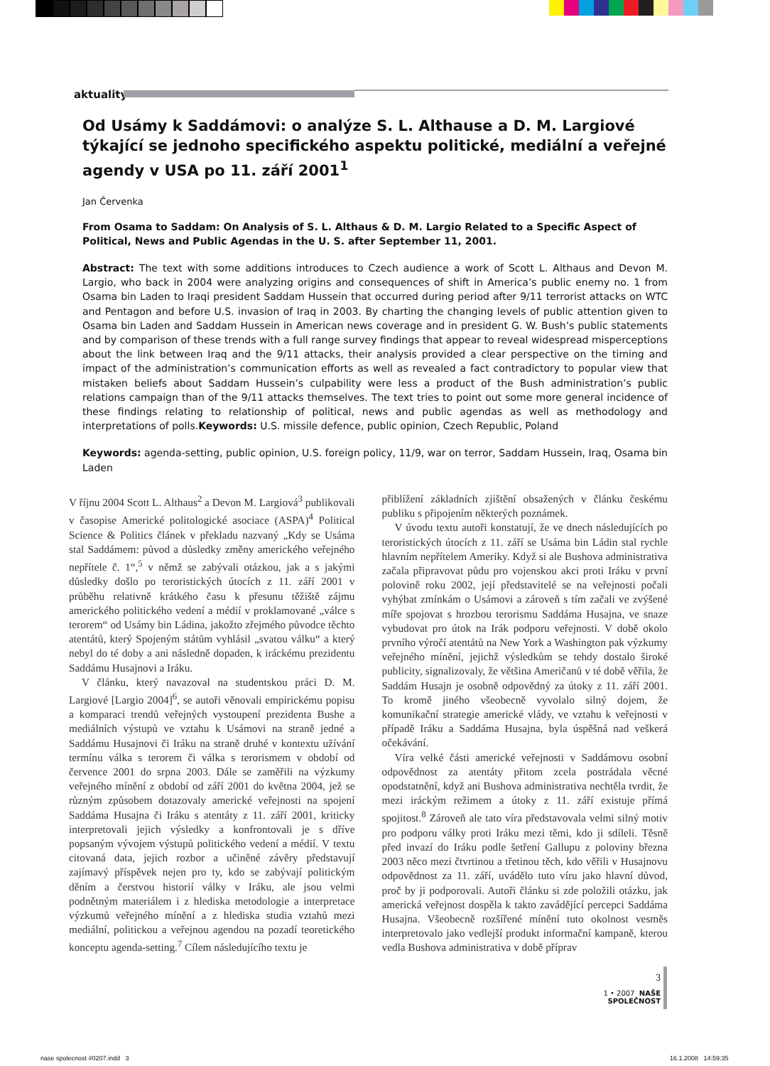aktuality
Od Usámy k Saddámovi: o analýze S. L. Althause a D. M. Largiové týkající se jednoho specifického aspektu politické, mediální a veřejné agendy v USA po 11. září 2001<sup>1</sup>
Jan Červenka
From Osama to Saddam: On Analysis of S. L. Althaus & D. M. Largio Related to a Specific Aspect of Political, News and Public Agendas in the U. S. after September 11, 2001.
Abstract: The text with some additions introduces to Czech audience a work of Scott L. Althaus and Devon M. Largio, who back in 2004 were analyzing origins and consequences of shift in America’s public enemy no. 1 from Osama bin Laden to Iraqi president Saddam Hussein that occurred during period after 9/11 terrorist attacks on WTC and Pentagon and before U.S. invasion of Iraq in 2003. By charting the changing levels of public attention given to Osama bin Laden and Saddam Hussein in American news coverage and in president G. W. Bush’s public statements and by comparison of these trends with a full range survey findings that appear to reveal widespread misperceptions about the link between Iraq and the 9/11 attacks, their analysis provided a clear perspective on the timing and impact of the administration’s communication efforts as well as revealed a fact contradictory to popular view that mistaken beliefs about Saddam Hussein’s culpability were less a product of the Bush administration’s public relations campaign than of the 9/11 attacks themselves. The text tries to point out some more general incidence of these findings relating to relationship of political, news and public agendas as well as methodology and interpretations of polls.Keywords: U.S. missile defence, public opinion, Czech Republic, Poland
Keywords: agenda-setting, public opinion, U.S. foreign policy, 11/9, war on terror, Saddam Hussein, Iraq, Osama bin Laden
V říjnu 2004 Scott L. Althaus<sup>2</sup> a Devon M. Largiová<sup>3</sup> publikovali v časopise Americké politologické asociace (ASPA)<sup>4</sup> Political Science & Politics článek v překladu nazvaný „Kdy se Usáma stal Saddámem: původ a důsledky změny amerického veřejného nepřítele č. 1“,<sup>5</sup> v němž se zabývali otázkou, jak a s jakými důsledky došlo po teroristických útocích z 11. září 2001 v průběhu relativně krátkého času k přesunu těžiště zájmu amerického politického vedení a médií v proklamované „válce s terorem“ od Usámy bin Ládina, jakožto zřejmého původce těchto atentátů, který Spojeným státům vyhlásil „svatou válku“ a který nebyl do té doby a ani následně dopaden, k iráckému prezidentu Saddámu Husajnovi a Iráku.
V článku, který navazoval na studentskou práci D. M. Largiové [Largio 2004]<sup>6</sup>, se autoři věnovali empirickému popisu a komparaci trendů veřejných vystoupení prezidenta Bushe a mediálních výstupů ve vztahu k Usámovi na straně jedné a Saddámu Husajnovi či Iráku na straně druhé v kontextu užívání termínu válka s terorem či válka s terorismem v období od července 2001 do srpna 2003. Dále se zaměřili na výzkumy veřejného mínění z období od září 2001 do května 2004, jež se různým způsobem dotazovaly americké veřejnosti na spojení Saddáma Husajna či Iráku s atentáty z 11. září 2001, kriticky interpretovali jejich výsledky a konfrontovali je s dříve popsaným vývojem výstupů politického vedení a médií. V textu citovaná data, jejich rozbor a učiněné závěry představují zajímavý příspěvek nejen pro ty, kdo se zabývají politickým děním a čerstvou historií války v Iráku, ale jsou velmi podnětným materiálem i z hlediska metodologie a interpretace výzkumů veřejného mínění a z hlediska studia vztahů mezi mediální, politickou a veřejnou agendou na pozadí teoretického konceptu agenda-setting.<sup>7</sup> Cílem následujícího textu je
přiblížení základních zjištění obsažených v článku českému publiku s připojením některých poznámek.
V úvodu textu autoři konstatují, že ve dnech následujících po teroristických útocích z 11. září se Usáma bin Ládin stal rychle hlavním nepřítelem Ameriky. Když si ale Bushova administrativa začala připravovat půdu pro vojenskou akci proti Iráku v první polovině roku 2002, její představitelé se na veřejnosti počali vyhýbat zmínkám o Usámovi a zároveň s tím začali ve zvýšené míře spojovat s hrozbou terorismu Saddáma Husajna, ve snaze vybudovat pro útok na Irák podporu veřejnosti. V době okolo prvního výročí atentátů na New York a Washington pak výzkumy veřejného mínění, jejichž výsledkům se tehdy dostalo široké publicity, signalizovaly, že většina Američanů v té době věřila, že Saddám Husajn je osobně odpovědný za útoky z 11. září 2001. To kromě jiného všeobecně vyvolalo silný dojem, že komunikační strategie americké vlády, ve vztahu k veřejnosti v případě Iráku a Saddáma Husajna, byla úspěšná nad veškerá očekávání.
Víra velké části americké veřejnosti v Saddámovu osobní odpovědnost za atentáty přitom zcela postrádala věcné opodstatnění, když ani Bushova administrativa nechtěla tvrdit, že mezi iráckým režimem a útoky z 11. září existuje přímá spojitost.<sup>8</sup> Zároveň ale tato víra představovala velmi silný motiv pro podporu války proti Iráku mezi těmi, kdo ji sdíleli. Těsně před invazí do Iráku podle šetření Gallupu z poloviny března 2003 něco mezi čtvrtinou a třetinou těch, kdo věřili v Husajnovu odpovědnost za 11. září, uvádělo tuto víru jako hlavní důvod, proč by ji podporovali. Autoři článku si zde položili otázku, jak americká veřejnost dospěla k takto zavádějící percepci Saddáma Husajna. Všeobecně rozšířené mínění tuto okolnost vesměs interpretovalo jako vedlejší produkt informační kampaně, kterou vedla Bushova administrativa v době příprav
3
1 • 2007 NAŠE SPOLEČNOST
nase spolecnost #0207.indd 3 16.1.2008 14:59:35